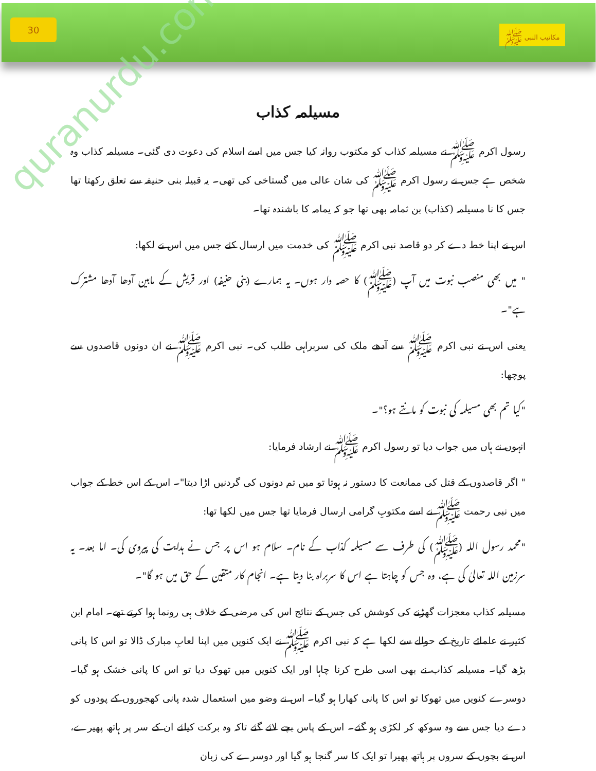quranurdu.com
30
مکاتیب النبی ﷺ
مسیلمہ کذاب
رسول اکرم ﷺ نے مسیلمہ کذاب کو مکتوب روانہ کیا جس میں اسے اسلام کی دعوت دی گئی۔ مسیلمہ کذاب وہ شخص ہے جس نے رسول اکرم ﷺ کی شان عالی میں گستاخی کی تھی۔ یہ قبیلہ بنی حنیفہ سے تعلق رکھتا تھا جس کا نا مسیلمہ (کذاب) بن ثمامہ بھی تھا جو کہ یمامہ کا باشندہ تھا۔
اس نے اپنا خط دے کر دو قاصد نبی اکرم ﷺ کی خدمت میں ارسال کئے جس میں اس نے لکھا:
" میں بھی منصب نبوت میں آپ (ﷺ) کا حصہ دار ہوں۔ یہ ہمارے (بنی حنیفہ) اور قریش کے مابین آدھا آدھا مشترک ہے"۔
یعنی اس نے نبی اکرم ﷺ سے آدھے ملک کی سربراہی طلب کی۔ نبی اکرم ﷺ نے ان دونوں قاصدوں سے پوچھا:
"کیا تم بھی مسیلمہ کی نبوت کو مانتے ہو؟"۔
انہوں نے ہاں میں جواب دیا تو رسول اکرم ﷺ نے ارشاد فرمایا:
" اگر قاصدوں کے قتل کی ممانعت کا دستور نہ ہوتا تو میں تم دونوں کی گردنیں اڑا دیتا"۔ اس کے اس خط کے جواب میں نبی رحمت ﷺ نے اسے مکتوبِ گرامی ارسال فرمایا تھا جس میں لکھا تھا:
"محمد رسول اللہ (ﷺ) کی طرف سے مسیلمہ کذاب کے نام۔ سلام ہو اس پر جس نے ہدایت کی پیروی کی۔ اما بعد۔ یہ سرزمین اللہ تعالیٰ کی ہے، وہ جس کو چاہتا ہے اس کا سربراہ بنا دیتا ہے۔ انجام کار متقین کے حق میں ہو گا"۔
مسیلمہ کذاب معجزات گھڑنے کی کوشش کی جس کے نتائج اس کی مرضی کے خلاف ہی رونما ہوا کرتے تھے۔ امام ابن کثیر نے علمائے تاریخ کے حوالے سے لکھا ہے کہ نبی اکرم ﷺ نے ایک کنویں میں اپنا لعابِ مبارک ڈالا تو اس کا پانی بڑھ گیا۔ مسیلمہ کذاب نے بھی اسی طرح کرنا چاہا اور ایک کنویں میں تھوک دیا تو اس کا پانی خشک ہو گیا۔ دوسرے کنویں میں تھوکا تو اس کا پانی کھارا ہو گیا۔ اس نے وضو میں استعمال شدہ پانی کھجوروں کے پودوں کو دے دیا جس سے وہ سوکھ کر لکڑی ہو گئے۔ اس کے پاس بچے لائے گئے تاکہ وہ برکت کیلئے ان کے سر پر ہاتھ پھیرے، اس نے بچوں کے سروں پر ہاتھ پھیرا تو ایک کا سر گنجا ہو گیا اور دوسرے کی زبان